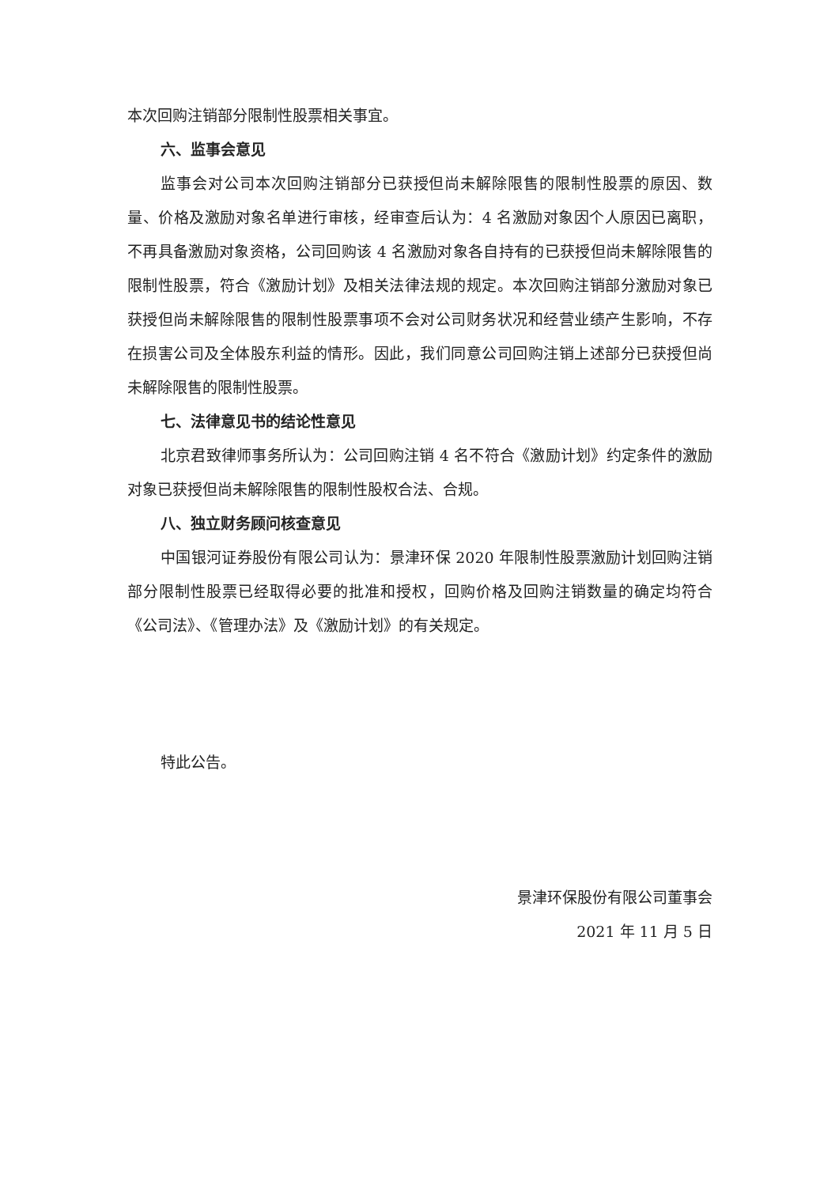本次回购注销部分限制性股票相关事宜。
六、监事会意见
监事会对公司本次回购注销部分已获授但尚未解除限售的限制性股票的原因、数量、价格及激励对象名单进行审核，经审查后认为：4 名激励对象因个人原因已离职，不再具备激励对象资格，公司回购该 4 名激励对象各自持有的已获授但尚未解除限售的限制性股票，符合《激励计划》及相关法律法规的规定。本次回购注销部分激励对象已获授但尚未解除限售的限制性股票事项不会对公司财务状况和经营业绩产生影响，不存在损害公司及全体股东利益的情形。因此，我们同意公司回购注销上述部分已获授但尚未解除限售的限制性股票。
七、法律意见书的结论性意见
北京君致律师事务所认为：公司回购注销 4 名不符合《激励计划》约定条件的激励对象已获授但尚未解除限售的限制性股权合法、合规。
八、独立财务顾问核查意见
中国银河证券股份有限公司认为：景津环保 2020 年限制性股票激励计划回购注销部分限制性股票已经取得必要的批准和授权，回购价格及回购注销数量的确定均符合《公司法》、《管理办法》及《激励计划》的有关规定。
特此公告。
景津环保股份有限公司董事会
2021 年 11 月 5 日